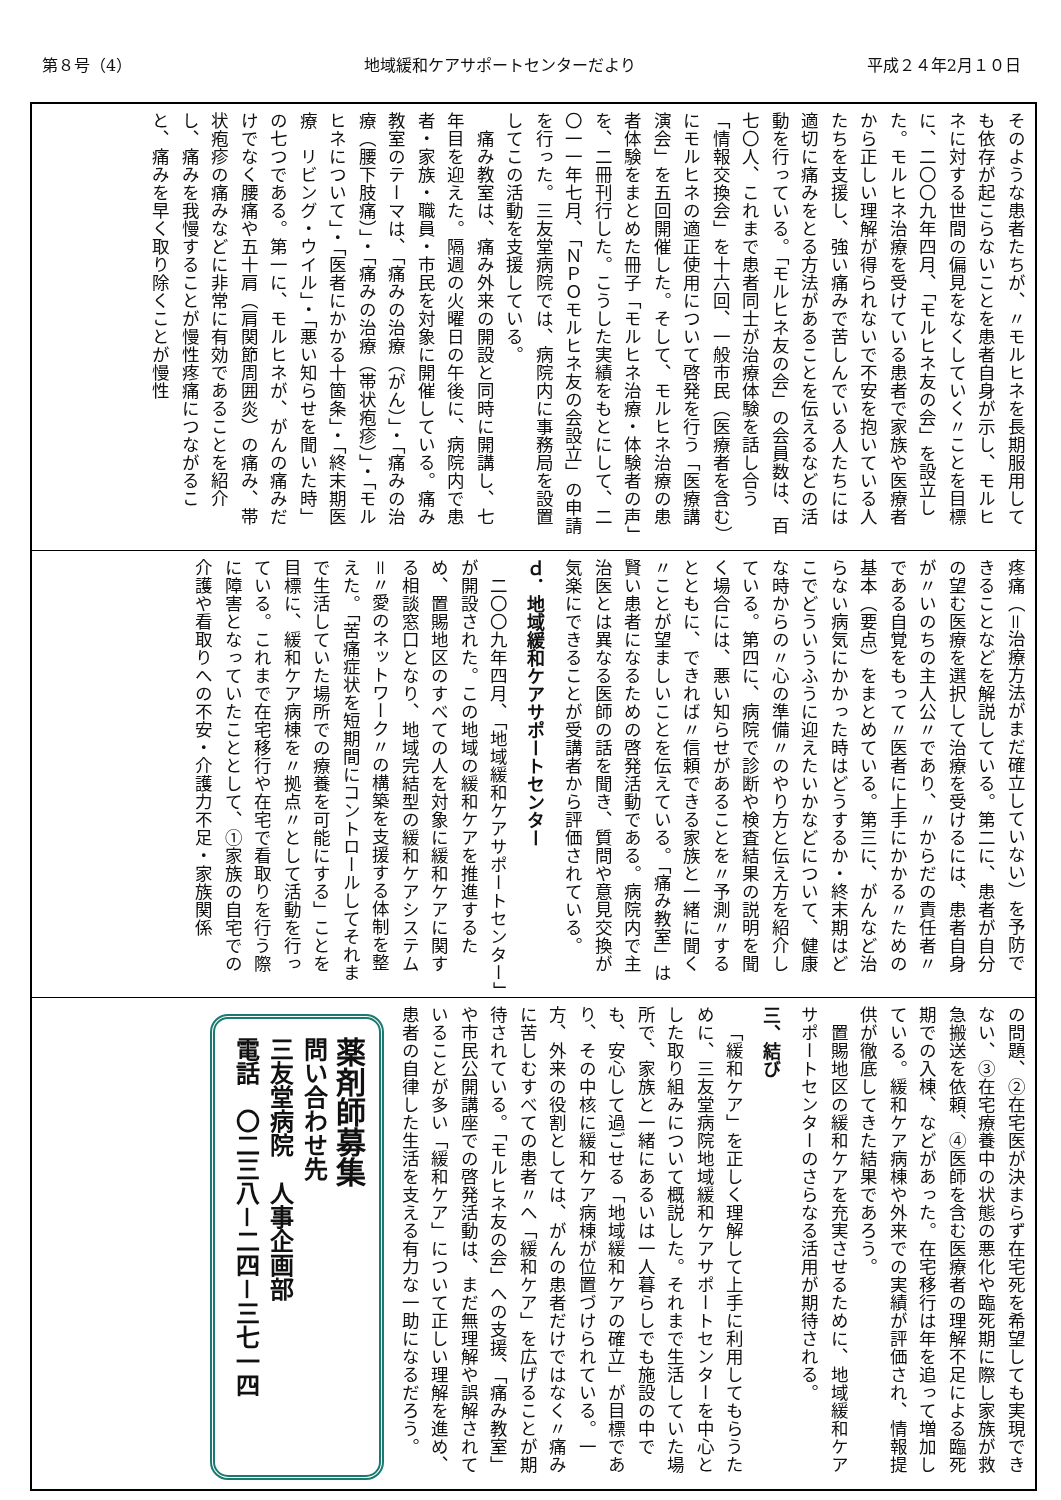第８号（4） 地域緩和ケアサポートセンターだより 平成２４年2月１０日
そのような患者たちが、〃モルヒネを長期服用しても依存が起こらないことを患者自身が示し、モルヒネに対する世間の偏見をなくしていく〃ことを目標に、二〇〇九年四月、「モルヒネ友の会」を設立した。モルヒネ治療を受けている患者で家族や医療者から正しい理解が得られないで不安を抱いている人たちを支援し、強い痛みで苦しんでいる人たちには適切に痛みをとる方法があることを伝えるなどの活動を行っている。「モルヒネ友の会」の会員数は、百七〇人、これまで患者同士が治療体験を話し合う「情報交換会」を十六回、一般市民（医療者を含む）にモルヒネの適正使用について啓発を行う「医療講演会」を五回開催した。そして、モルヒネ治療の患者体験をまとめた冊子「モルヒネ治療・体験者の声」を、二冊刊行した。こうした実績をもとにして、二〇一一年七月、「ＮＰＯモルヒネ友の会設立」の申請を行った。三友堂病院では、病院内に事務局を設置してこの活動を支援している。
痛み教室は、痛み外来の開設と同時に開講し、七年目を迎えた。隔週の火曜日の午後に、病院内で患者・家族・職員・市民を対象に開催している。痛み教室のテーマは、「痛みの治療（がん）」・「痛みの治療（腰下肢痛）」・「痛みの治療（帯状疱疹）」・「モルヒネについて」・「医者にかかる十箇条」・「終末期医療　リビング・ウイル」・「悪い知らせを聞いた時」の七つである。第一に、モルヒネが、がんの痛みだけでなく腰痛や五十肩（肩関節周囲炎）の痛み、帯状疱疹の痛みなどに非常に有効であることを紹介し、痛みを我慢することが慢性疼痛につながること、痛みを早く取り除くことが慢性
疼痛（＝治療方法がまだ確立していない）を予防できることなどを解説している。第二に、患者が自分の望む医療を選択して治療を受けるには、患者自身が〃いのちの主人公〃であり、〃からだの責任者〃である自覚をもって〃医者に上手にかかる〃ための基本（要点）をまとめている。第三に、がんなど治らない病気にかかった時はどうするか・終末期はどこでどういうふうに迎えたいかなどについて、健康な時からの〃心の準備〃のやり方と伝え方を紹介している。第四に、病院で診断や検査結果の説明を聞く場合には、悪い知らせがあることを〃予測〃するとともに、できれば〃信頼できる家族と一緒に聞く〃ことが望ましいことを伝えている。「痛み教室」は賢い患者になるための啓発活動である。病院内で主治医とは異なる医師の話を聞き、質問や意見交換が気楽にできることが受講者から評価されている。
ｄ．地域緩和ケアサポートセンター
二〇〇九年四月、「地域緩和ケアサポートセンター」が開設された。この地域の緩和ケアを推進するため、置賜地区のすべての人を対象に緩和ケアに関する相談窓口となり、地域完結型の緩和ケアシステム＝〃愛のネットワーク〃の構築を支援する体制を整えた。「苦痛症状を短期間にコントロールしてそれまで生活していた場所での療養を可能にする」ことを目標に、緩和ケア病棟を〃拠点〃として活動を行っている。これまで在宅移行や在宅で看取りを行う際に障害となっていたこととして、①家族の自宅での介護や看取りへの不安・介護力不足・家族関係
の問題、②在宅医が決まらず在宅死を希望しても実現できない、③在宅療養中の状態の悪化や臨死期に際し家族が救急搬送を依頼、④医師を含む医療者の理解不足による臨死期での入棟、などがあった。在宅移行は年を追って増加している。緩和ケア病棟や外来での実績が評価され、情報提供が徹底してきた結果であろう。
置賜地区の緩和ケアを充実させるために、地域緩和ケアサポートセンターのさらなる活用が期待される。
三、結び
「緩和ケア」を正しく理解して上手に利用してもらうために、三友堂病院地域緩和ケアサポートセンターを中心とした取り組みについて概説した。それまで生活していた場所で、家族と一緒にあるいは一人暮らしでも施設の中でも、安心して過ごせる「地域緩和ケアの確立」が目標であり、その中核に緩和ケア病棟が位置づけられている。一方、外来の役割としては、がんの患者だけではなく〃痛みに苦しむすべての患者〃へ「緩和ケア」を広げることが期待されている。「モルヒネ友の会」への支援、「痛み教室」や市民公開講座での啓発活動は、まだ無理解や誤解されていることが多い「緩和ケア」について正しい理解を進め、患者の自律した生活を支える有力な一助になるだろう。
薬剤師募集
問い合わせ先
三友堂病院　人事企画部
電話　〇二三八－二四－三七一四